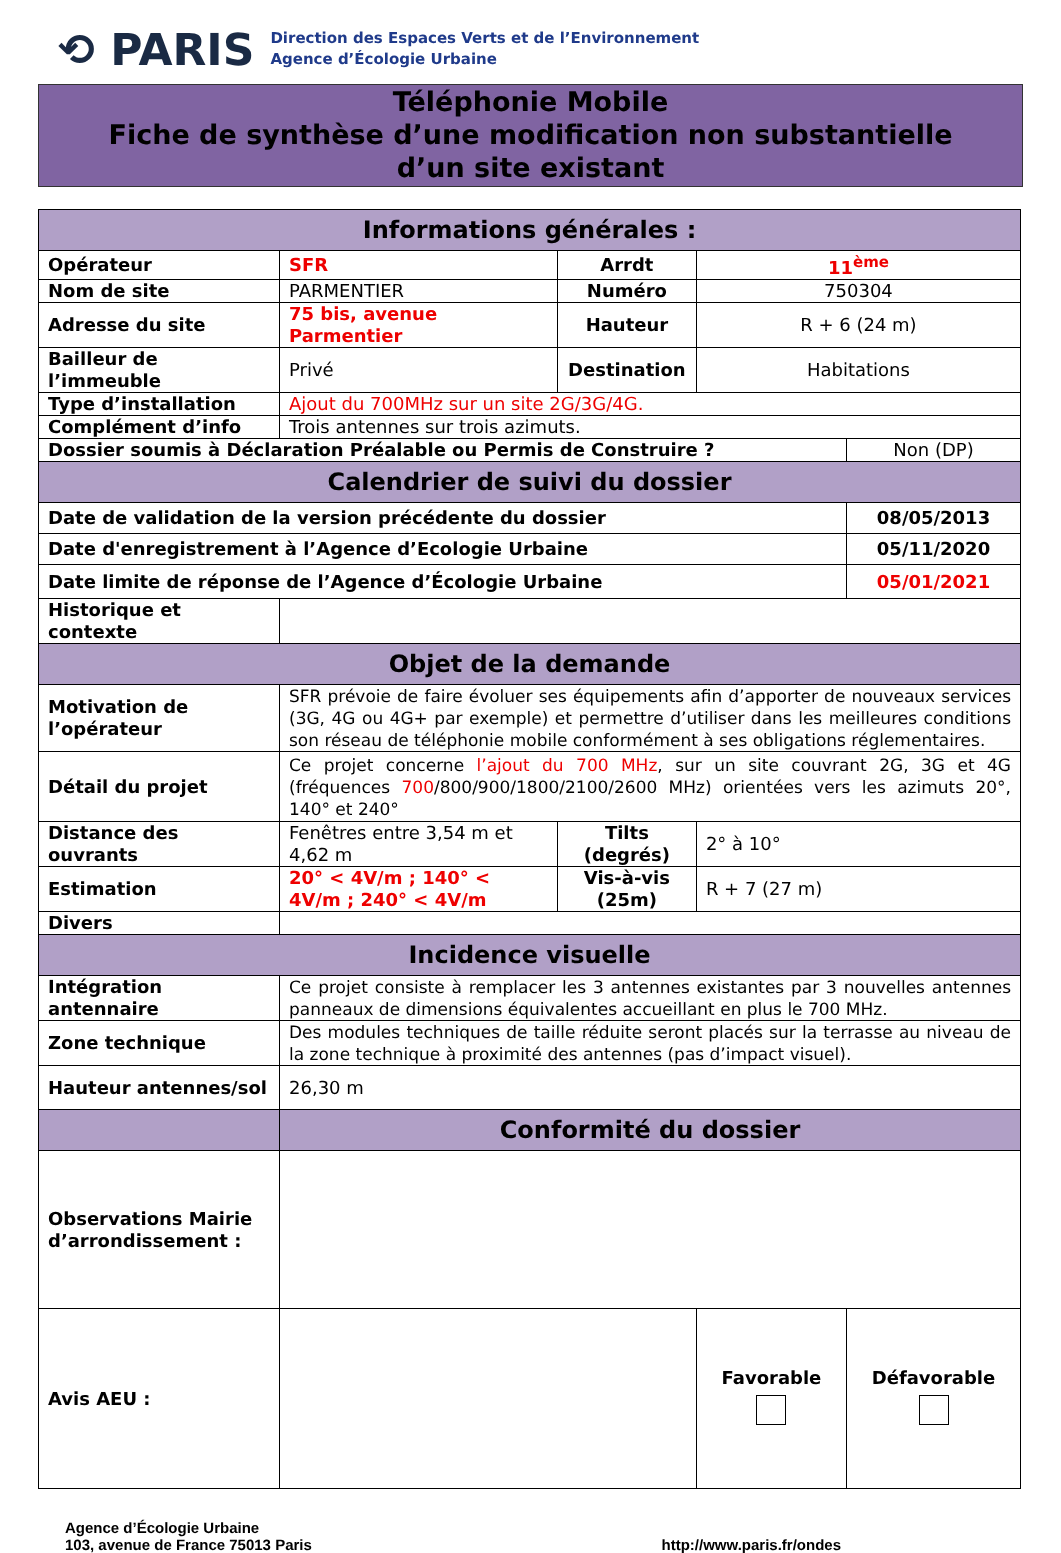⟲ PARIS
Direction des Espaces Verts et de l’Environnement
Agence d’Écologie Urbaine
Téléphonie Mobile
Fiche de synthèse d’une modification non substantielle
d’un site existant
| Informations générales : | | | | |
| Opérateur | SFR | Arrdt | 11<sup>ème</sup> | |
| Nom de site | PARMENTIER | Numéro | 750304 | |
| Adresse du site | 75 bis, avenue Parmentier | Hauteur | R + 6 (24 m) | |
| Bailleur de l’immeuble | Privé | Destination | Habitations | |
| Type d’installation | Ajout du 700MHz sur un site 2G/3G/4G. | | | |
| Complément d’info | Trois antennes sur trois azimuts. | | | |
| Dossier soumis à Déclaration Préalable ou Permis de Construire ? | | | | Non (DP) |
| Calendrier de suivi du dossier | | | | |
| Date de validation de la version précédente du dossier | | | | 08/05/2013 |
| Date d'enregistrement à l’Agence d’Ecologie Urbaine | | | | 05/11/2020 |
| Date limite de réponse de l’Agence d’Écologie Urbaine | | | | 05/01/2021 |
| Historique et contexte | | | | |
| Objet de la demande | | | | |
| Motivation de l’opérateur | SFR prévoie de faire évoluer ses équipements afin d’apporter de nouveaux services (3G, 4G ou 4G+ par exemple) et permettre d’utiliser dans les meilleures conditions son réseau de téléphonie mobile conformément à ses obligations réglementaires. | | | |
| Détail du projet | Ce projet concerne l’ajout du 700 MHz , sur un site couvrant 2G, 3G et 4G (fréquences 700 /800/900/1800/2100/2600 MHz) orientées vers les azimuts 20°, 140° et 240° | | | |
| Distance des ouvrants | Fenêtres entre 3,54 m et 4,62 m | Tilts (degrés) | 2° à 10° | |
| Estimation | 20° < 4V/m ; 140° < 4V/m ; 240° < 4V/m | Vis-à-vis (25m) | R + 7 (27 m) | |
| Divers | | | | |
| Incidence visuelle | | | | |
| Intégration antennaire | Ce projet consiste à remplacer les 3 antennes existantes par 3 nouvelles antennes panneaux de dimensions équivalentes accueillant en plus le 700 MHz. | | | |
| Zone technique | Des modules techniques de taille réduite seront placés sur la terrasse au niveau de la zone technique à proximité des antennes (pas d’impact visuel). | | | |
| Hauteur antennes/sol | 26,30 m | | | |
| | Conformité du dossier | | | |
| Observations Mairie d’arrondissement : | | | | |
| Avis AEU : | | | Favorable | Défavorable |
Agence d’Écologie Urbaine
103, avenue de France 75013 Paris
http://www.paris.fr/ondes